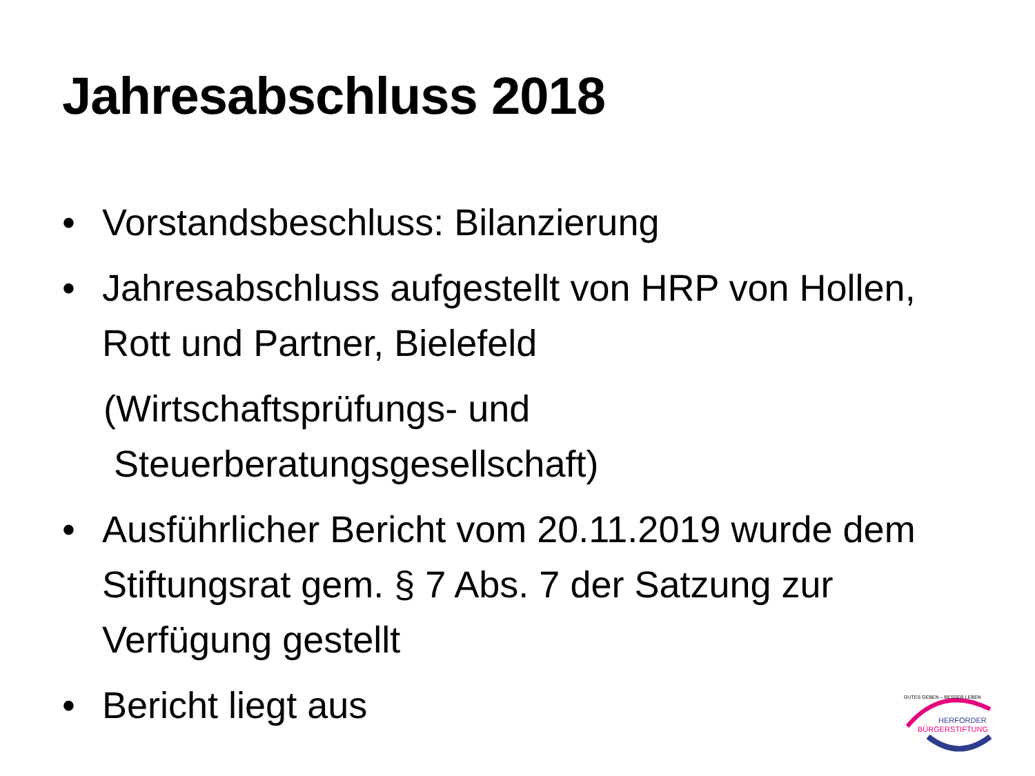Jahresabschluss 2018
• Vorstandsbeschluss: Bilanzierung
• Jahresabschluss aufgestellt von HRP von Hollen, Rott und Partner, Bielefeld
(Wirtschaftsprüfungs- und
Steuerberatungsgesellschaft)
• Ausführlicher Bericht vom 20.11.2019 wurde dem Stiftungsrat gem. § 7 Abs. 7 der Satzung zur Verfügung gestellt
• Bericht liegt aus
GUTES GEBEN – BESSER LEBEN
HERFORDER
BÜRGERSTIFTUNG